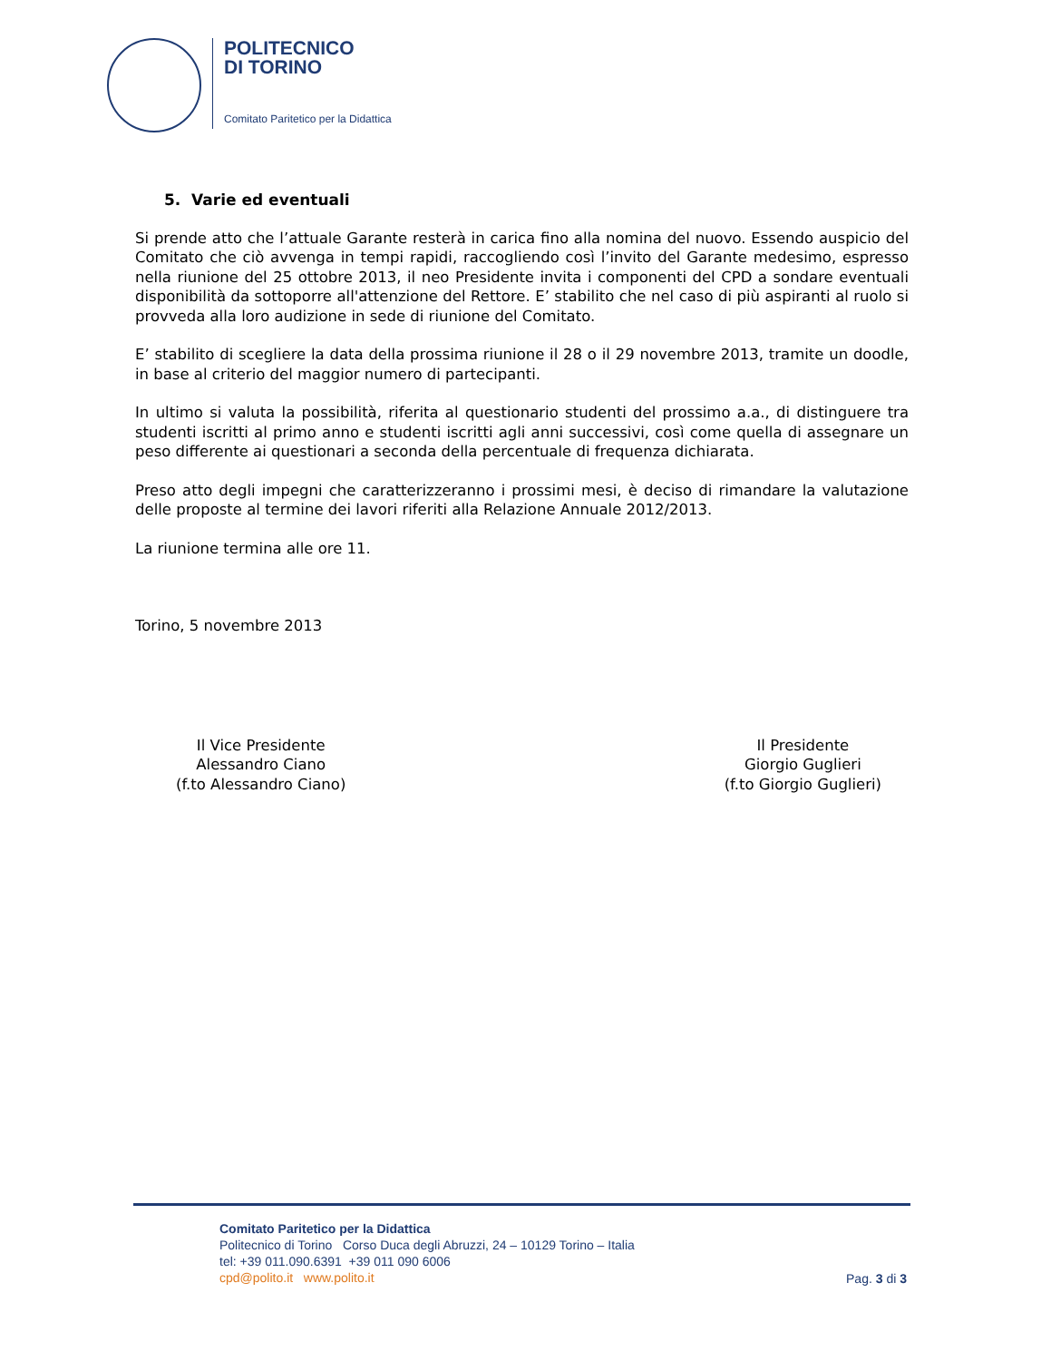POLITECNICO
DI TORINO
Comitato Paritetico per la Didattica
5. Varie ed eventuali
Si prende atto che l’attuale Garante resterà in carica fino alla nomina del nuovo. Essendo auspicio del Comitato che ciò avvenga in tempi rapidi, raccogliendo così l’invito del Garante medesimo, espresso nella riunione del 25 ottobre 2013, il neo Presidente invita i componenti del CPD a sondare eventuali disponibilità da sottoporre all'attenzione del Rettore. E’ stabilito che nel caso di più aspiranti al ruolo si provveda alla loro audizione in sede di riunione del Comitato.
E’ stabilito di scegliere la data della prossima riunione il 28 o il 29 novembre 2013, tramite un doodle, in base al criterio del maggior numero di partecipanti.
In ultimo si valuta la possibilità, riferita al questionario studenti del prossimo a.a., di distinguere tra studenti iscritti al primo anno e studenti iscritti agli anni successivi, così come quella di assegnare un peso differente ai questionari a seconda della percentuale di frequenza dichiarata.
Preso atto degli impegni che caratterizzeranno i prossimi mesi, è deciso di rimandare la valutazione delle proposte al termine dei lavori riferiti alla Relazione Annuale 2012/2013.
La riunione termina alle ore 11.
Torino, 5 novembre 2013
Il Vice Presidente
Alessandro Ciano
(f.to Alessandro Ciano)
Il Presidente
Giorgio Guglieri
(f.to Giorgio Guglieri)
Comitato Paritetico per la Didattica
Politecnico di Torino Corso Duca degli Abruzzi, 24 – 10129 Torino – Italia
tel: +39 011.090.6391 +39 011 090 6006
cpd@polito.it www.polito.it
Pag. 3 di 3